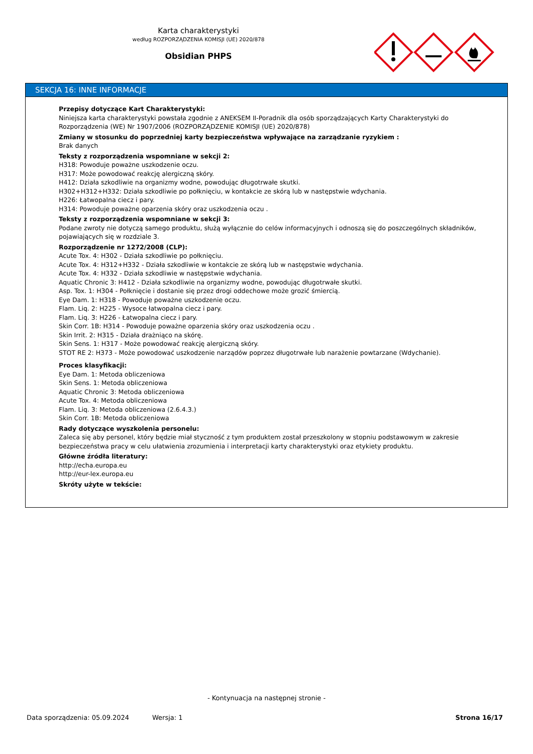Karta charakterystyki
według ROZPORZĄDZENIA KOMISJI (UE) 2020/878
Obsidian PHPS
SEKCJA 16: INNE INFORMACJE
Przepisy dotyczące Kart Charakterystyki:
Niniejsza karta charakterystyki powstała zgodnie z ANEKSEM II-Poradnik dla osób sporządzających Karty Charakterystyki do Rozporządzenia (WE) Nr 1907/2006 (ROZPORZĄDZENIE KOMISJI (UE) 2020/878)
Zmiany w stosunku do poprzedniej karty bezpieczeństwa wpływające na zarządzanie ryzykiem :
Brak danych
Teksty z rozporządzenia wspomniane w sekcji 2:
H318: Powoduje poważne uszkodzenie oczu.
H317: Może powodować reakcję alergiczną skóry.
H412: Działa szkodliwie na organizmy wodne, powodując długotrwałe skutki.
H302+H312+H332: Działa szkodliwie po połknięciu, w kontakcie ze skórą lub w następstwie wdychania.
H226: Łatwopalna ciecz i pary.
H314: Powoduje poważne oparzenia skóry oraz uszkodzenia oczu .
Teksty z rozporządzenia wspomniane w sekcji 3:
Podane zwroty nie dotyczą samego produktu, służą wyłącznie do celów informacyjnych i odnoszą się do poszczególnych składników, pojawiających się w rozdziale 3.
Rozporządzenie nr 1272/2008 (CLP):
Acute Tox. 4: H302 - Działa szkodliwie po połknięciu.
Acute Tox. 4: H312+H332 - Działa szkodliwie w kontakcie ze skórą lub w następstwie wdychania.
Acute Tox. 4: H332 - Działa szkodliwie w następstwie wdychania.
Aquatic Chronic 3: H412 - Działa szkodliwie na organizmy wodne, powodując długotrwałe skutki.
Asp. Tox. 1: H304 - Połknięcie i dostanie się przez drogi oddechowe może grozić śmiercią.
Eye Dam. 1: H318 - Powoduje poważne uszkodzenie oczu.
Flam. Liq. 2: H225 - Wysoce łatwopalna ciecz i pary.
Flam. Liq. 3: H226 - Łatwopalna ciecz i pary.
Skin Corr. 1B: H314 - Powoduje poważne oparzenia skóry oraz uszkodzenia oczu .
Skin Irrit. 2: H315 - Działa drażniąco na skórę.
Skin Sens. 1: H317 - Może powodować reakcję alergiczną skóry.
STOT RE 2: H373 - Może powodować uszkodzenie narządów poprzez długotrwałe lub narażenie powtarzane (Wdychanie).
Proces klasyfikacji:
Eye Dam. 1: Metoda obliczeniowa
Skin Sens. 1: Metoda obliczeniowa
Aquatic Chronic 3: Metoda obliczeniowa
Acute Tox. 4: Metoda obliczeniowa
Flam. Liq. 3: Metoda obliczeniowa (2.6.4.3.)
Skin Corr. 1B: Metoda obliczeniowa
Rady dotyczące wyszkolenia personelu:
Zaleca się aby personel, który będzie miał styczność z tym produktem został przeszkolony w stopniu podstawowym w zakresie bezpieczeństwa pracy w celu ułatwienia zrozumienia i interpretacji karty charakterystyki oraz etykiety produktu.
Główne źródła literatury:
http://echa.europa.eu
http://eur-lex.europa.eu
Skróty użyte w tekście:
- Kontynuacja na następnej stronie -
Data sporządzenia: 05.09.2024 Wersja: 1 Strona 16/17